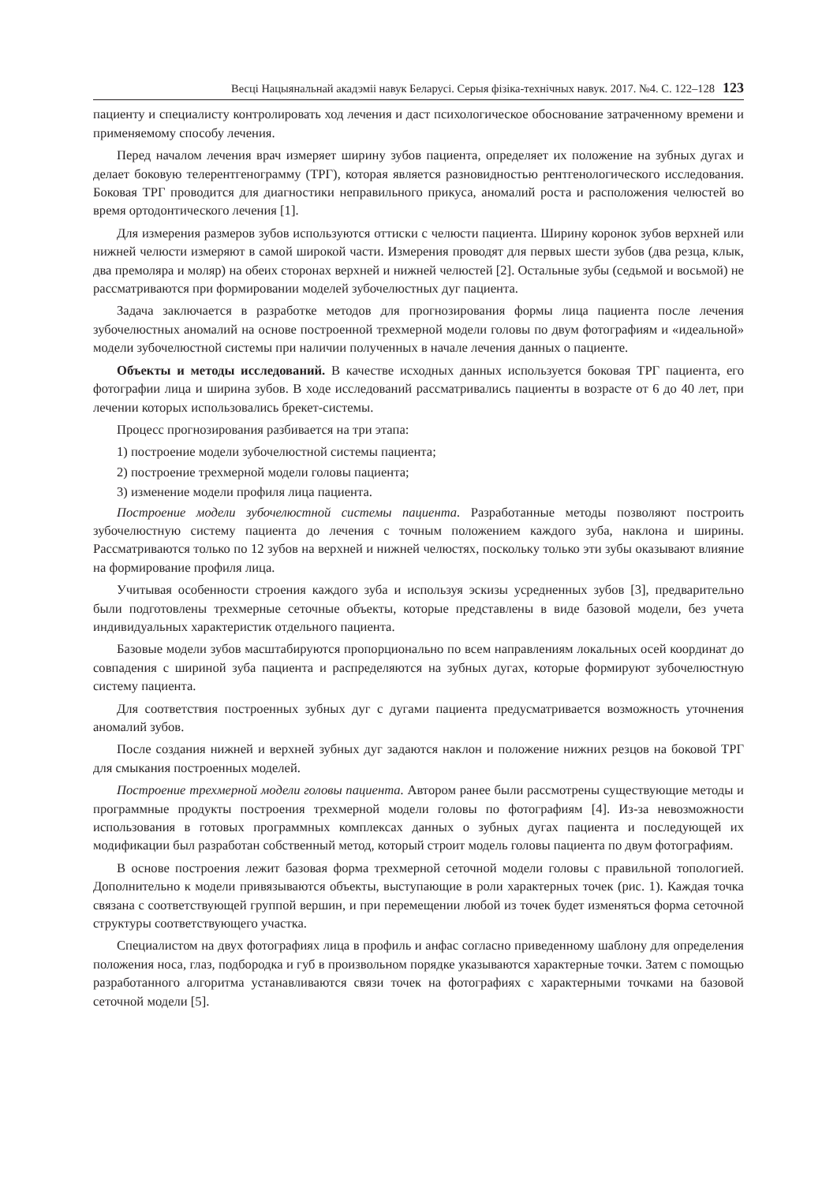Весці Нацыянальнай акадэміі навук Беларусі. Серыя фізіка-технічных навук. 2017. №4. С. 122–128 123
пациенту и специалисту контролировать ход лечения и даст психологическое обоснование затраченному времени и применяемому способу лечения.
Перед началом лечения врач измеряет ширину зубов пациента, определяет их положение на зубных дугах и делает боковую телерентгенограмму (ТРГ), которая является разновидностью рентгенологического исследования. Боковая ТРГ проводится для диагностики неправильного прикуса, аномалий роста и расположения челюстей во время ортодонтического лечения [1].
Для измерения размеров зубов используются оттиски с челюсти пациента. Ширину коронок зубов верхней или нижней челюсти измеряют в самой широкой части. Измерения проводят для первых шести зубов (два резца, клык, два премоляра и моляр) на обеих сторонах верхней и нижней челюстей [2]. Остальные зубы (седьмой и восьмой) не рассматриваются при формировании моделей зубочелюстных дуг пациента.
Задача заключается в разработке методов для прогнозирования формы лица пациента после лечения зубочелюстных аномалий на основе построенной трехмерной модели головы по двум фотографиям и «идеальной» модели зубочелюстной системы при наличии полученных в начале лечения данных о пациенте.
Объекты и методы исследований. В качестве исходных данных используется боковая ТРГ пациента, его фотографии лица и ширина зубов. В ходе исследований рассматривались пациенты в возрасте от 6 до 40 лет, при лечении которых использовались брекет-системы.
Процесс прогнозирования разбивается на три этапа:
1) построение модели зубочелюстной системы пациента;
2) построение трехмерной модели головы пациента;
3) изменение модели профиля лица пациента.
Построение модели зубочелюстной системы пациента. Разработанные методы позволяют построить зубочелюстную систему пациента до лечения с точным положением каждого зуба, наклона и ширины. Рассматриваются только по 12 зубов на верхней и нижней челюстях, поскольку только эти зубы оказывают влияние на формирование профиля лица.
Учитывая особенности строения каждого зуба и используя эскизы усредненных зубов [3], предварительно были подготовлены трехмерные сеточные объекты, которые представлены в виде базовой модели, без учета индивидуальных характеристик отдельного пациента.
Базовые модели зубов масштабируются пропорционально по всем направлениям локальных осей координат до совпадения с шириной зуба пациента и распределяются на зубных дугах, которые формируют зубочелюстную систему пациента.
Для соответствия построенных зубных дуг с дугами пациента предусматривается возможность уточнения аномалий зубов.
После создания нижней и верхней зубных дуг задаются наклон и положение нижних резцов на боковой ТРГ для смыкания построенных моделей.
Построение трехмерной модели головы пациента. Автором ранее были рассмотрены существующие методы и программные продукты построения трехмерной модели головы по фотографиям [4]. Из-за невозможности использования в готовых программных комплексах данных о зубных дугах пациента и последующей их модификации был разработан собственный метод, который строит модель головы пациента по двум фотографиям.
В основе построения лежит базовая форма трехмерной сеточной модели головы с правильной топологией. Дополнительно к модели привязываются объекты, выступающие в роли характерных точек (рис. 1). Каждая точка связана с соответствующей группой вершин, и при перемещении любой из точек будет изменяться форма сеточной структуры соответствующего участка.
Специалистом на двух фотографиях лица в профиль и анфас согласно приведенному шаблону для определения положения носа, глаз, подбородка и губ в произвольном порядке указываются характерные точки. Затем с помощью разработанного алгоритма устанавливаются связи точек на фотографиях с характерными точками на базовой сеточной модели [5].